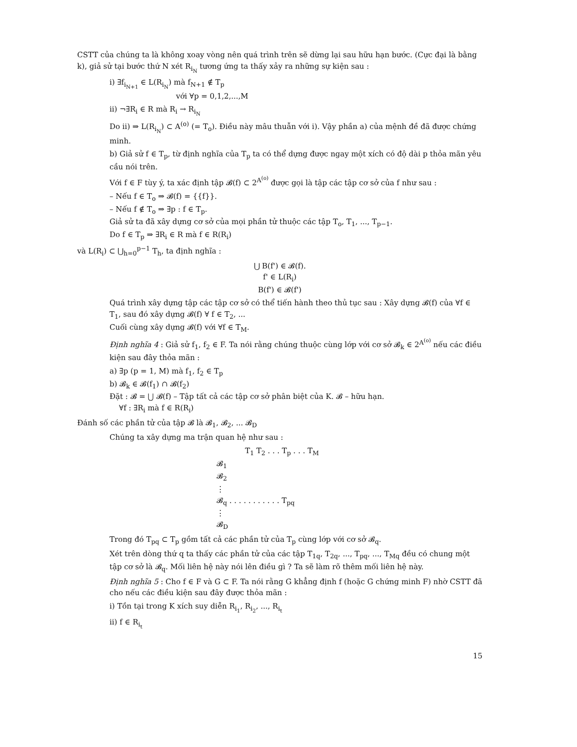CSTT của chúng ta là không xoay vòng nên quá trình trên sẽ dừng lại sau hữu hạn bước. (Cực đại là bằng k), giả sử tại bước thứ N xét R<sub>i<sub>N</sub></sub> tương ứng ta thấy xảy ra những sự kiện sau :
i) ∃f<sub>i<sub>N+1</sub></sub> ∈ L(R<sub>i<sub>N</sub></sub>) mà f<sub>N+1</sub> ∉ T<sub>p</sub>
với ∀p = 0,1,2,...,M
ii) ¬∃R<sub>i</sub> ∈ R mà R<sub>i</sub> → R<sub>i<sub>N</sub></sub>
Do ii) ⇒ L(R<sub>i<sub>N</sub></sub>) ⊂ A<sup>(o)</sup> (= T<sub>o</sub>). Điều này mâu thuẫn với i). Vậy phần a) của mệnh đề đã được chứng minh.
b) Giả sử f ∈ T<sub>p</sub>, từ định nghĩa của T<sub>p</sub> ta có thể dựng được ngay một xích có độ dài p thỏa mãn yêu cầu nói trên.
Với f ∈ F tùy ý, ta xác định tập 𝓑(f) ⊂ 2<sup>A<sup>(o)</sup></sup> được gọi là tập các tập cơ sở của f như sau :
– Nếu f ∈ T<sub>o</sub> ⇒ 𝓑(f) = {{f}}.
– Nếu f ∉ T<sub>o</sub> ⇒ ∃p : f ∈ T<sub>p</sub>.
Giả sử ta đã xây dựng cơ sở của mọi phần tử thuộc các tập T<sub>o</sub>, T<sub>1</sub>, ..., T<sub>p−1</sub>.
Do f ∈ T<sub>p</sub> ⇒ ∃R<sub>i</sub> ∈ R mà f ∈ R(R<sub>i</sub>)
và L(R<sub>i</sub>) ⊂ ⋃<sub>h=0</sub><sup>p−1</sup> T<sub>h</sub>, ta định nghĩa :
⋃ B(f') ∈ 𝓑(f).
f' ∈ L(R<sub>i</sub>)
B(f') ∈ 𝓑(f')
Quá trình xây dựng tập các tập cơ sở có thể tiến hành theo thủ tục sau : Xây dựng 𝓑(f) của ∀f ∈ T<sub>1</sub>, sau đó xây dựng 𝓑(f) ∀ f ∈ T<sub>2</sub>, ...
Cuối cùng xây dựng 𝓑(f) với ∀f ∈ T<sub>M</sub>.
Định nghĩa 4 : Giả sử f<sub>1</sub>, f<sub>2</sub> ∈ F. Ta nói rằng chúng thuộc cùng lớp với cơ sở 𝓑<sub>k</sub> ∈ 2<sup>A<sup>(o)</sup></sup> nếu các điều kiện sau đây thỏa mãn :
a) ∃p (p = 1, M) mà f<sub>1</sub>, f<sub>2</sub> ∈ T<sub>p</sub>
b) 𝓑<sub>k</sub> ∈ 𝓑(f<sub>1</sub>) ∩ 𝓑(f<sub>2</sub>)
Đặt : 𝓑 = ⋃ 𝓑(f) – Tập tất cả các tập cơ sở phân biệt của K. 𝓑 – hữu hạn.
∀f : ∃R<sub>i</sub> mà f ∈ R(R<sub>i</sub>)
Đánh số các phần tử của tập 𝓑 là 𝓑<sub>1</sub>, 𝓑<sub>2</sub>, ... 𝓑<sub>D</sub>
Chúng ta xây dựng ma trận quan hệ như sau :
T<sub>1</sub> T<sub>2</sub> . . . T<sub>p</sub> . . . T<sub>M</sub>
𝓑<sub>1</sub>
𝓑<sub>2</sub>
⋮
𝓑<sub>q</sub> . . . . . . . . . . . T<sub>pq</sub>
⋮
𝓑<sub>D</sub>
Trong đó T<sub>pq</sub> ⊂ T<sub>p</sub> gồm tất cả các phần tử của T<sub>p</sub> cùng lớp với cơ sở 𝓑<sub>q</sub>.
Xét trên dòng thứ q ta thấy các phần tử của các tập T<sub>1q</sub>, T<sub>2q</sub>, ..., T<sub>pq</sub>, ..., T<sub>Mq</sub> đều có chung một tập cơ sở là 𝓑<sub>q</sub>. Mối liên hệ này nói lên điều gì ? Ta sẽ làm rõ thêm mối liên hệ này.
Định nghĩa 5 : Cho f ∈ F và G ⊂ F. Ta nói rằng G khẳng định f (hoặc G chứng minh F) nhờ CSTT đã cho nếu các điều kiện sau đây được thỏa mãn :
i) Tồn tại trong K xích suy diễn R<sub>i<sub>1</sub></sub>, R<sub>i<sub>2</sub></sub>, ..., R<sub>i<sub>t</sub></sub>
ii) f ∈ R<sub>i<sub>t</sub></sub>
15